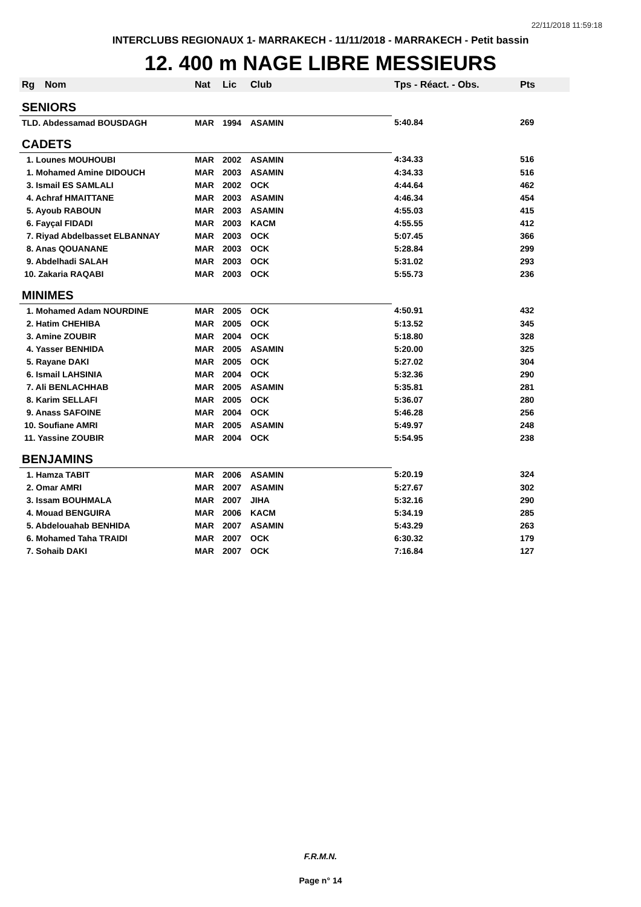22/11/2018 11:59:18
INTERCLUBS REGIONAUX 1- MARRAKECH - 11/11/2018 - MARRAKECH - Petit bassin
12. 400 m NAGE LIBRE MESSIEURS
| Rg | Nom | Nat | Lic | Club | Tps - Réact. - Obs. | Pts |
| --- | --- | --- | --- | --- | --- | --- |
| SENIORS | | | | | | |
| TLD. Abdessamad BOUSDAGH | | MAR | 1994 | ASAMIN | 5:40.84 | 269 |
| CADETS | | | | | | |
| 1. Lounes MOUHOUBI | | MAR | 2002 | ASAMIN | 4:34.33 | 516 |
| 1. Mohamed Amine DIDOUCH | | MAR | 2003 | ASAMIN | 4:34.33 | 516 |
| 3. Ismail ES SAMLALI | | MAR | 2002 | OCK | 4:44.64 | 462 |
| 4. Achraf HMAITTANE | | MAR | 2003 | ASAMIN | 4:46.34 | 454 |
| 5. Ayoub RABOUN | | MAR | 2003 | ASAMIN | 4:55.03 | 415 |
| 6. Fayçal FIDADI | | MAR | 2003 | KACM | 4:55.55 | 412 |
| 7. Riyad Abdelbasset ELBANNAY | | MAR | 2003 | OCK | 5:07.45 | 366 |
| 8. Anas QOUANANE | | MAR | 2003 | OCK | 5:28.84 | 299 |
| 9. Abdelhadi SALAH | | MAR | 2003 | OCK | 5:31.02 | 293 |
| 10. Zakaria RAQABI | | MAR | 2003 | OCK | 5:55.73 | 236 |
| MINIMES | | | | | | |
| 1. Mohamed Adam NOURDINE | | MAR | 2005 | OCK | 4:50.91 | 432 |
| 2. Hatim CHEHIBA | | MAR | 2005 | OCK | 5:13.52 | 345 |
| 3. Amine ZOUBIR | | MAR | 2004 | OCK | 5:18.80 | 328 |
| 4. Yasser BENHIDA | | MAR | 2005 | ASAMIN | 5:20.00 | 325 |
| 5. Rayane DAKI | | MAR | 2005 | OCK | 5:27.02 | 304 |
| 6. Ismail LAHSINIA | | MAR | 2004 | OCK | 5:32.36 | 290 |
| 7. Ali BENLACHHAB | | MAR | 2005 | ASAMIN | 5:35.81 | 281 |
| 8. Karim SELLAFI | | MAR | 2005 | OCK | 5:36.07 | 280 |
| 9. Anass SAFOINE | | MAR | 2004 | OCK | 5:46.28 | 256 |
| 10. Soufiane AMRI | | MAR | 2005 | ASAMIN | 5:49.97 | 248 |
| 11. Yassine ZOUBIR | | MAR | 2004 | OCK | 5:54.95 | 238 |
| BENJAMINS | | | | | | |
| 1. Hamza TABIT | | MAR | 2006 | ASAMIN | 5:20.19 | 324 |
| 2. Omar AMRI | | MAR | 2007 | ASAMIN | 5:27.67 | 302 |
| 3. Issam BOUHMALA | | MAR | 2007 | JIHA | 5:32.16 | 290 |
| 4. Mouad BENGUIRA | | MAR | 2006 | KACM | 5:34.19 | 285 |
| 5. Abdelouahab BENHIDA | | MAR | 2007 | ASAMIN | 5:43.29 | 263 |
| 6. Mohamed Taha TRAIDI | | MAR | 2007 | OCK | 6:30.32 | 179 |
| 7. Sohaib DAKI | | MAR | 2007 | OCK | 7:16.84 | 127 |
F.R.M.N.
Page n° 14